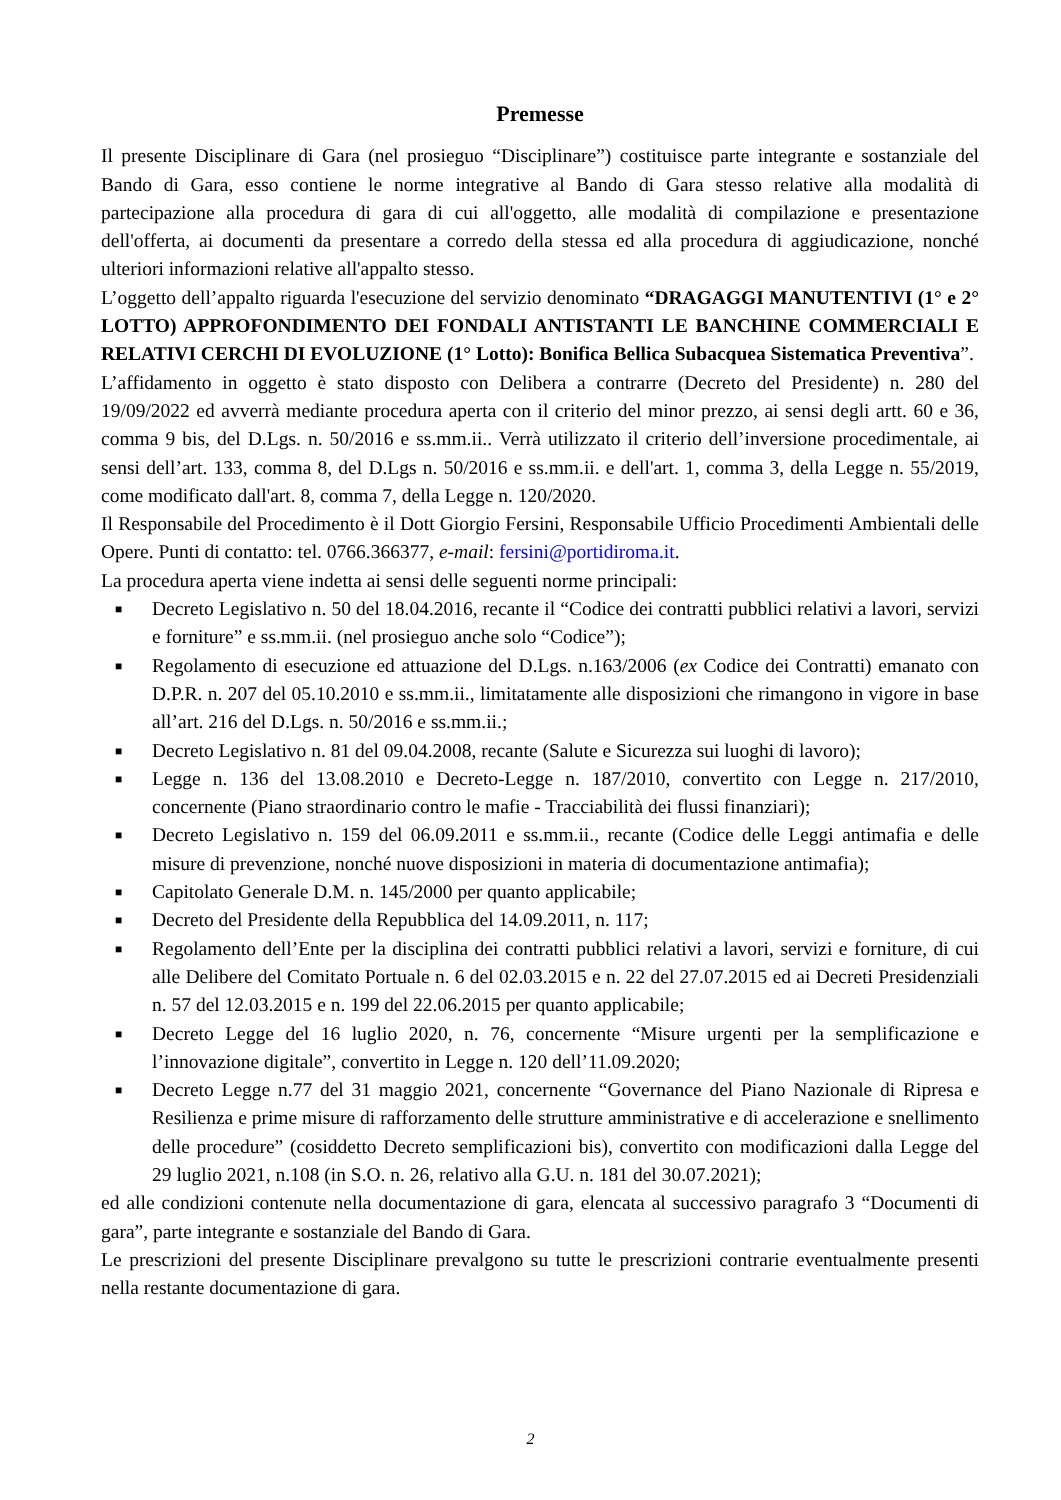Premesse
Il presente Disciplinare di Gara (nel prosieguo “Disciplinare”) costituisce parte integrante e sostanziale del Bando di Gara, esso contiene le norme integrative al Bando di Gara stesso relative alla modalità di partecipazione alla procedura di gara di cui all'oggetto, alle modalità di compilazione e presentazione dell'offerta, ai documenti da presentare a corredo della stessa ed alla procedura di aggiudicazione, nonché ulteriori informazioni relative all'appalto stesso.
L’oggetto dell’appalto riguarda l'esecuzione del servizio denominato “DRAGAGGI MANUTENTIVI (1° e 2° LOTTO) APPROFONDIMENTO DEI FONDALI ANTISTANTI LE BANCHINE COMMERCIALI E RELATIVI CERCHI DI EVOLUZIONE (1° Lotto): Bonifica Bellica Subacquea Sistematica Preventiva”.
L’affidamento in oggetto è stato disposto con Delibera a contrarre (Decreto del Presidente) n. 280 del 19/09/2022 ed avverrà mediante procedura aperta con il criterio del minor prezzo, ai sensi degli artt. 60 e 36, comma 9 bis, del D.Lgs. n. 50/2016 e ss.mm.ii.. Verrà utilizzato il criterio dell’inversione procedimentale, ai sensi dell’art. 133, comma 8, del D.Lgs n. 50/2016 e ss.mm.ii. e dell'art. 1, comma 3, della Legge n. 55/2019, come modificato dall'art. 8, comma 7, della Legge n. 120/2020.
Il Responsabile del Procedimento è il Dott Giorgio Fersini, Responsabile Ufficio Procedimenti Ambientali delle Opere. Punti di contatto: tel. 0766.366377, e-mail: fersini@portidiroma.it.
La procedura aperta viene indetta ai sensi delle seguenti norme principali:
■ Decreto Legislativo n. 50 del 18.04.2016, recante il “Codice dei contratti pubblici relativi a lavori, servizi e forniture” e ss.mm.ii. (nel prosieguo anche solo “Codice”);
■ Regolamento di esecuzione ed attuazione del D.Lgs. n.163/2006 (ex Codice dei Contratti) emanato con D.P.R. n. 207 del 05.10.2010 e ss.mm.ii., limitatamente alle disposizioni che rimangono in vigore in base all’art. 216 del D.Lgs. n. 50/2016 e ss.mm.ii.;
■ Decreto Legislativo n. 81 del 09.04.2008, recante (Salute e Sicurezza sui luoghi di lavoro);
■ Legge n. 136 del 13.08.2010 e Decreto-Legge n. 187/2010, convertito con Legge n. 217/2010, concernente (Piano straordinario contro le mafie - Tracciabilità dei flussi finanziari);
■ Decreto Legislativo n. 159 del 06.09.2011 e ss.mm.ii., recante (Codice delle Leggi antimafia e delle misure di prevenzione, nonché nuove disposizioni in materia di documentazione antimafia);
■ Capitolato Generale D.M. n. 145/2000 per quanto applicabile;
■ Decreto del Presidente della Repubblica del 14.09.2011, n. 117;
■ Regolamento dell’Ente per la disciplina dei contratti pubblici relativi a lavori, servizi e forniture, di cui alle Delibere del Comitato Portuale n. 6 del 02.03.2015 e n. 22 del 27.07.2015 ed ai Decreti Presidenziali n. 57 del 12.03.2015 e n. 199 del 22.06.2015 per quanto applicabile;
■ Decreto Legge del 16 luglio 2020, n. 76, concernente “Misure urgenti per la semplificazione e l’innovazione digitale”, convertito in Legge n. 120 dell’11.09.2020;
■ Decreto Legge n.77 del 31 maggio 2021, concernente “Governance del Piano Nazionale di Ripresa e Resilienza e prime misure di rafforzamento delle strutture amministrative e di accelerazione e snellimento delle procedure” (cosiddetto Decreto semplificazioni bis), convertito con modificazioni dalla Legge del 29 luglio 2021, n.108 (in S.O. n. 26, relativo alla G.U. n. 181 del 30.07.2021);
ed alle condizioni contenute nella documentazione di gara, elencata al successivo paragrafo 3 “Documenti di gara”, parte integrante e sostanziale del Bando di Gara.
Le prescrizioni del presente Disciplinare prevalgono su tutte le prescrizioni contrarie eventualmente presenti nella restante documentazione di gara.
2